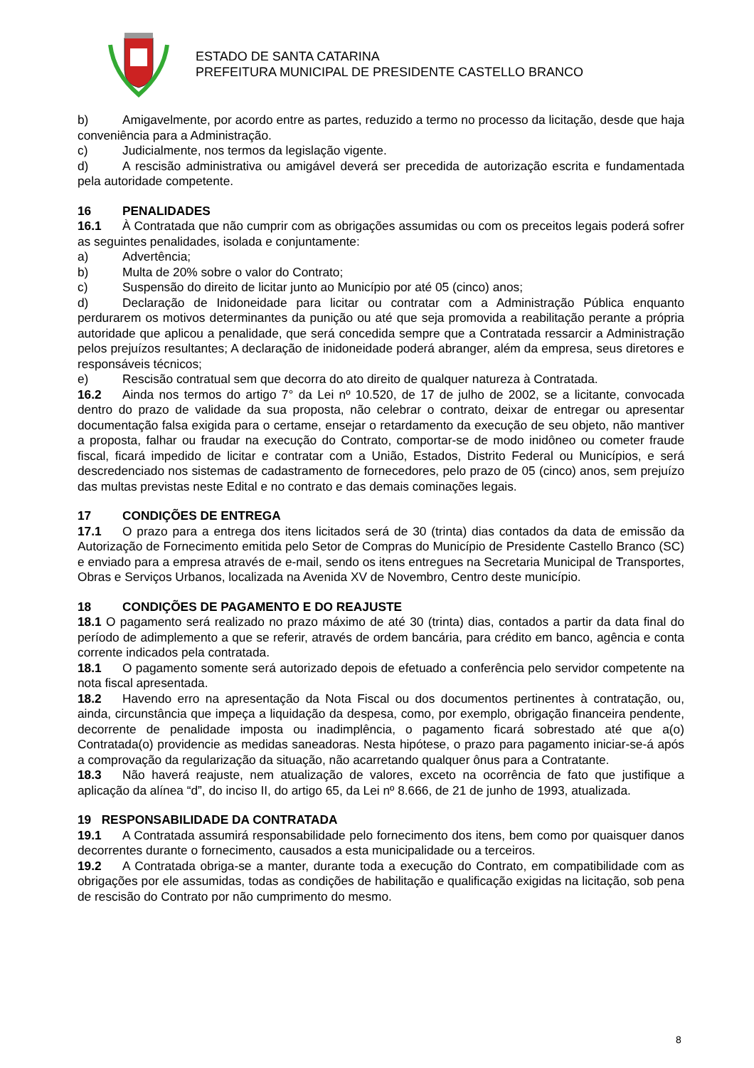ESTADO DE SANTA CATARINA
PREFEITURA MUNICIPAL DE PRESIDENTE CASTELLO BRANCO
b) Amigavelmente, por acordo entre as partes, reduzido a termo no processo da licitação, desde que haja conveniência para a Administração.
c) Judicialmente, nos termos da legislação vigente.
d) A rescisão administrativa ou amigável deverá ser precedida de autorização escrita e fundamentada pela autoridade competente.
16 PENALIDADES
16.1 À Contratada que não cumprir com as obrigações assumidas ou com os preceitos legais poderá sofrer as seguintes penalidades, isolada e conjuntamente:
a) Advertência;
b) Multa de 20% sobre o valor do Contrato;
c) Suspensão do direito de licitar junto ao Município por até 05 (cinco) anos;
d) Declaração de Inidoneidade para licitar ou contratar com a Administração Pública enquanto perdurarem os motivos determinantes da punição ou até que seja promovida a reabilitação perante a própria autoridade que aplicou a penalidade, que será concedida sempre que a Contratada ressarcir a Administração pelos prejuízos resultantes; A declaração de inidoneidade poderá abranger, além da empresa, seus diretores e responsáveis técnicos;
e) Rescisão contratual sem que decorra do ato direito de qualquer natureza à Contratada.
16.2 Ainda nos termos do artigo 7° da Lei nº 10.520, de 17 de julho de 2002, se a licitante, convocada dentro do prazo de validade da sua proposta, não celebrar o contrato, deixar de entregar ou apresentar documentação falsa exigida para o certame, ensejar o retardamento da execução de seu objeto, não mantiver a proposta, falhar ou fraudar na execução do Contrato, comportar-se de modo inidôneo ou cometer fraude fiscal, ficará impedido de licitar e contratar com a União, Estados, Distrito Federal ou Municípios, e será descredenciado nos sistemas de cadastramento de fornecedores, pelo prazo de 05 (cinco) anos, sem prejuízo das multas previstas neste Edital e no contrato e das demais cominações legais.
17 CONDIÇÕES DE ENTREGA
17.1 O prazo para a entrega dos itens licitados será de 30 (trinta) dias contados da data de emissão da Autorização de Fornecimento emitida pelo Setor de Compras do Município de Presidente Castello Branco (SC) e enviado para a empresa através de e-mail, sendo os itens entregues na Secretaria Municipal de Transportes, Obras e Serviços Urbanos, localizada na Avenida XV de Novembro, Centro deste município.
18 CONDIÇÕES DE PAGAMENTO E DO REAJUSTE
18.1 O pagamento será realizado no prazo máximo de até 30 (trinta) dias, contados a partir da data final do período de adimplemento a que se referir, através de ordem bancária, para crédito em banco, agência e conta corrente indicados pela contratada.
18.1 O pagamento somente será autorizado depois de efetuado a conferência pelo servidor competente na nota fiscal apresentada.
18.2 Havendo erro na apresentação da Nota Fiscal ou dos documentos pertinentes à contratação, ou, ainda, circunstância que impeça a liquidação da despesa, como, por exemplo, obrigação financeira pendente, decorrente de penalidade imposta ou inadimplência, o pagamento ficará sobrestado até que a(o) Contratada(o) providencie as medidas saneadoras. Nesta hipótese, o prazo para pagamento iniciar-se-á após a comprovação da regularização da situação, não acarretando qualquer ônus para a Contratante.
18.3 Não haverá reajuste, nem atualização de valores, exceto na ocorrência de fato que justifique a aplicação da alínea “d”, do inciso II, do artigo 65, da Lei nº 8.666, de 21 de junho de 1993, atualizada.
19 RESPONSABILIDADE DA CONTRATADA
19.1 A Contratada assumirá responsabilidade pelo fornecimento dos itens, bem como por quaisquer danos decorrentes durante o fornecimento, causados a esta municipalidade ou a terceiros.
19.2 A Contratada obriga-se a manter, durante toda a execução do Contrato, em compatibilidade com as obrigações por ele assumidas, todas as condições de habilitação e qualificação exigidas na licitação, sob pena de rescisão do Contrato por não cumprimento do mesmo.
8